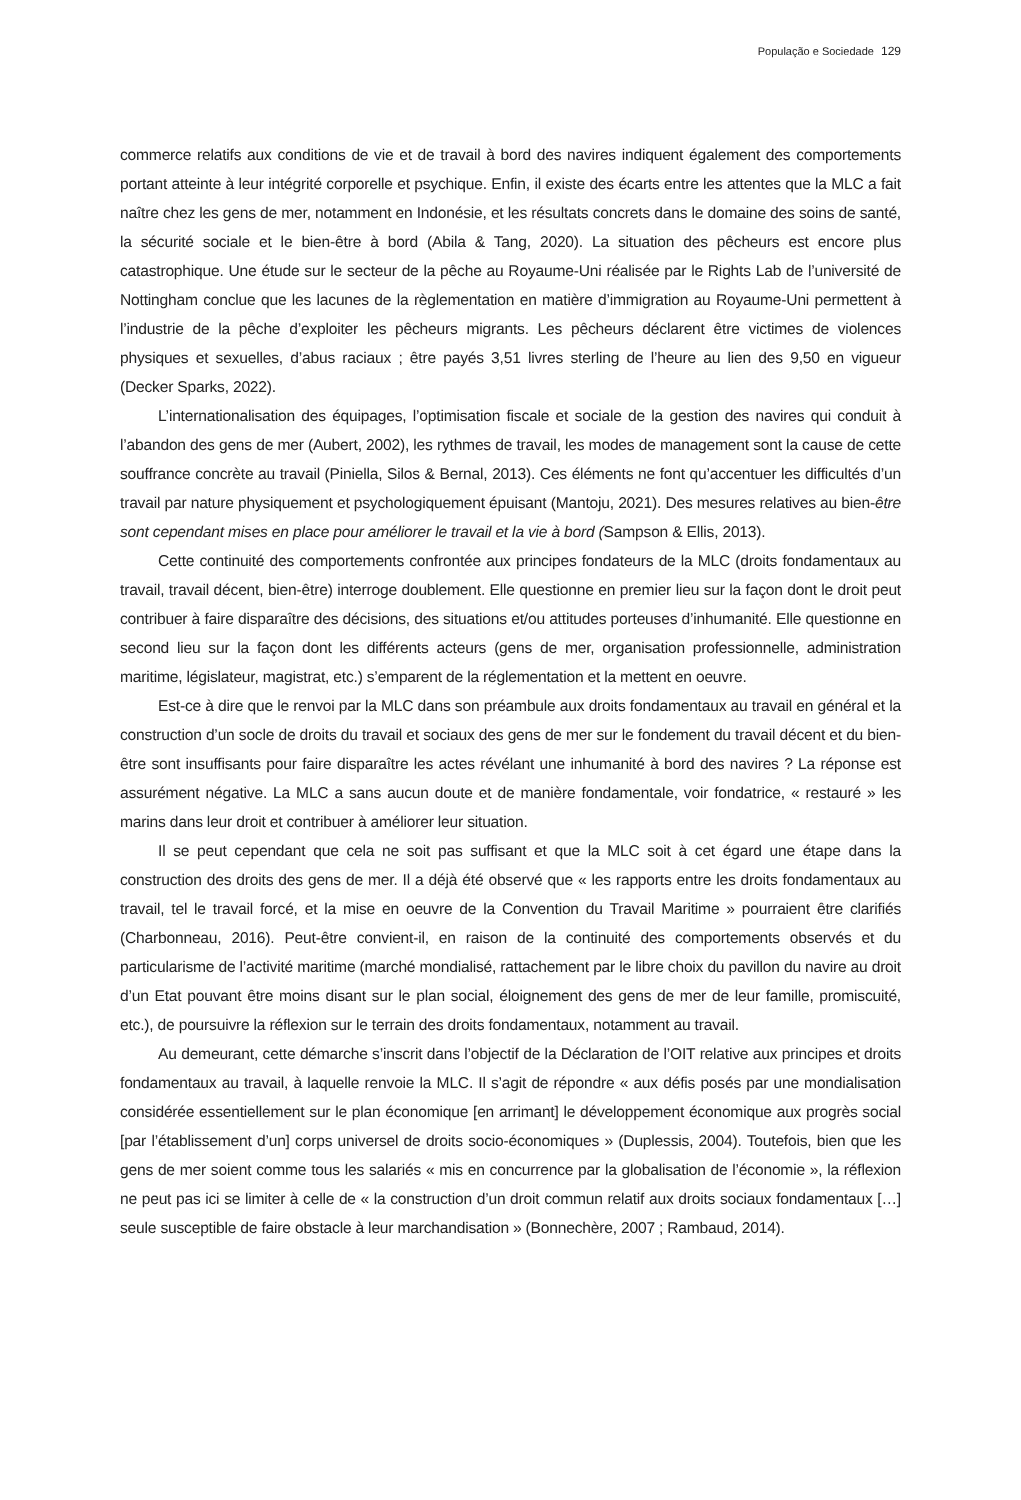População e Sociedade 129
commerce relatifs aux conditions de vie et de travail à bord des navires indiquent également des comportements portant atteinte à leur intégrité corporelle et psychique. Enfin, il existe des écarts entre les attentes que la MLC a fait naître chez les gens de mer, notamment en Indonésie, et les résultats concrets dans le domaine des soins de santé, la sécurité sociale et le bien-être à bord (Abila & Tang, 2020). La situation des pêcheurs est encore plus catastrophique. Une étude sur le secteur de la pêche au Royaume-Uni réalisée par le Rights Lab de l’université de Nottingham conclue que les lacunes de la règlementation en matière d’immigration au Royaume-Uni permettent à l’industrie de la pêche d’exploiter les pêcheurs migrants. Les pêcheurs déclarent être victimes de violences physiques et sexuelles, d’abus raciaux ; être payés 3,51 livres sterling de l’heure au lien des 9,50 en vigueur (Decker Sparks, 2022).
L’internationalisation des équipages, l’optimisation fiscale et sociale de la gestion des navires qui conduit à l’abandon des gens de mer (Aubert, 2002), les rythmes de travail, les modes de management sont la cause de cette souffrance concrète au travail (Piniella, Silos & Bernal, 2013). Ces éléments ne font qu’accentuer les difficultés d’un travail par nature physiquement et psychologiquement épuisant (Mantoju, 2021). Des mesures relatives au bien-être sont cependant mises en place pour améliorer le travail et la vie à bord (Sampson & Ellis, 2013).
Cette continuité des comportements confrontée aux principes fondateurs de la MLC (droits fondamentaux au travail, travail décent, bien-être) interroge doublement. Elle questionne en premier lieu sur la façon dont le droit peut contribuer à faire disparaître des décisions, des situations et/ou attitudes porteuses d’inhumanité. Elle questionne en second lieu sur la façon dont les différents acteurs (gens de mer, organisation professionnelle, administration maritime, législateur, magistrat, etc.) s’emparent de la réglementation et la mettent en oeuvre.
Est-ce à dire que le renvoi par la MLC dans son préambule aux droits fondamentaux au travail en général et la construction d’un socle de droits du travail et sociaux des gens de mer sur le fondement du travail décent et du bien-être sont insuffisants pour faire disparaître les actes révélant une inhumanité à bord des navires ? La réponse est assurément négative. La MLC a sans aucun doute et de manière fondamentale, voir fondatrice, « restauré » les marins dans leur droit et contribuer à améliorer leur situation.
Il se peut cependant que cela ne soit pas suffisant et que la MLC soit à cet égard une étape dans la construction des droits des gens de mer. Il a déjà été observé que « les rapports entre les droits fondamentaux au travail, tel le travail forcé, et la mise en oeuvre de la Convention du Travail Maritime » pourraient être clarifiés (Charbonneau, 2016). Peut-être convient-il, en raison de la continuité des comportements observés et du particularisme de l’activité maritime (marché mondialisé, rattachement par le libre choix du pavillon du navire au droit d’un Etat pouvant être moins disant sur le plan social, éloignement des gens de mer de leur famille, promiscuité, etc.), de poursuivre la réflexion sur le terrain des droits fondamentaux, notamment au travail.
Au demeurant, cette démarche s’inscrit dans l’objectif de la Déclaration de l’OIT relative aux principes et droits fondamentaux au travail, à laquelle renvoie la MLC. Il s’agit de répondre « aux défis posés par une mondialisation considérée essentiellement sur le plan économique [en arrimant] le développement économique aux progrès social [par l’établissement d’un] corps universel de droits socio-économiques » (Duplessis, 2004). Toutefois, bien que les gens de mer soient comme tous les salariés « mis en concurrence par la globalisation de l’économie », la réflexion ne peut pas ici se limiter à celle de « la construction d’un droit commun relatif aux droits sociaux fondamentaux […] seule susceptible de faire obstacle à leur marchandisation » (Bonnechère, 2007 ; Rambaud, 2014).